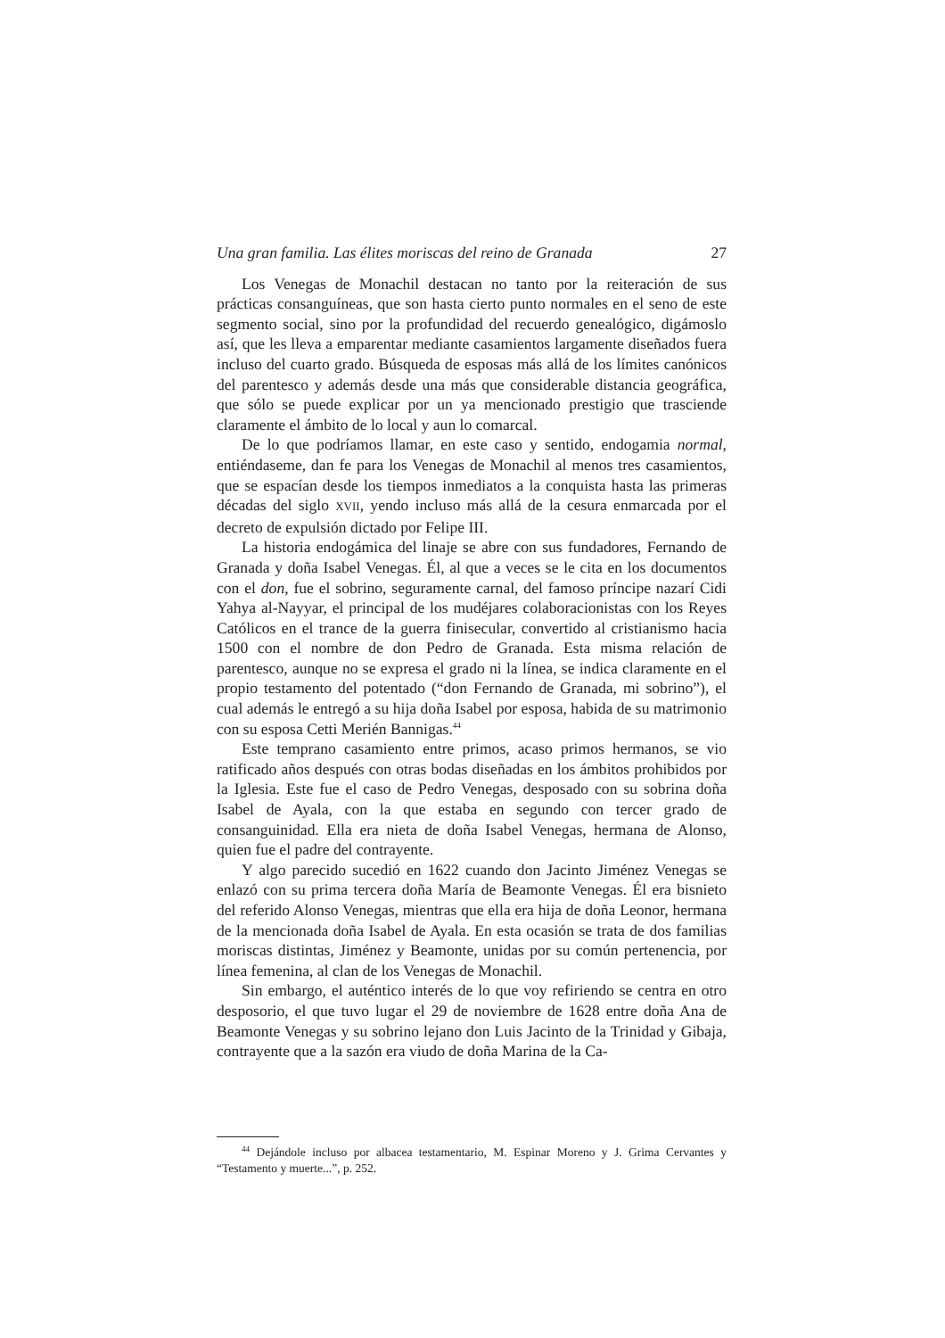Una gran familia. Las élites moriscas del reino de Granada 27
Los Venegas de Monachil destacan no tanto por la reiteración de sus prácticas consanguíneas, que son hasta cierto punto normales en el seno de este segmento social, sino por la profundidad del recuerdo genealógico, digámoslo así, que les lleva a emparentar mediante casamientos largamente diseñados fuera incluso del cuarto grado. Búsqueda de esposas más allá de los límites canónicos del parentesco y además desde una más que considerable distancia geográfica, que sólo se puede explicar por un ya mencionado prestigio que trasciende claramente el ámbito de lo local y aun lo comarcal.
De lo que podríamos llamar, en este caso y sentido, endogamia normal, entiéndaseme, dan fe para los Venegas de Monachil al menos tres casamientos, que se espacían desde los tiempos inmediatos a la conquista hasta las primeras décadas del siglo XVII, yendo incluso más allá de la cesura enmarcada por el decreto de expulsión dictado por Felipe III.
La historia endogámica del linaje se abre con sus fundadores, Fernando de Granada y doña Isabel Venegas. Él, al que a veces se le cita en los documentos con el don, fue el sobrino, seguramente carnal, del famoso príncipe nazarí Cidi Yahya al-Nayyar, el principal de los mudéjares colaboracionistas con los Reyes Católicos en el trance de la guerra finisecular, convertido al cristianismo hacia 1500 con el nombre de don Pedro de Granada. Esta misma relación de parentesco, aunque no se expresa el grado ni la línea, se indica claramente en el propio testamento del potentado (“don Fernando de Granada, mi sobrino”), el cual además le entregó a su hija doña Isabel por esposa, habida de su matrimonio con su esposa Cetti Merién Bannigas.<sup>44</sup>
Este temprano casamiento entre primos, acaso primos hermanos, se vio ratificado años después con otras bodas diseñadas en los ámbitos prohibidos por la Iglesia. Este fue el caso de Pedro Venegas, desposado con su sobrina doña Isabel de Ayala, con la que estaba en segundo con tercer grado de consanguinidad. Ella era nieta de doña Isabel Venegas, hermana de Alonso, quien fue el padre del contrayente.
Y algo parecido sucedió en 1622 cuando don Jacinto Jiménez Venegas se enlazó con su prima tercera doña María de Beamonte Venegas. Él era bisnieto del referido Alonso Venegas, mientras que ella era hija de doña Leonor, hermana de la mencionada doña Isabel de Ayala. En esta ocasión se trata de dos familias moriscas distintas, Jiménez y Beamonte, unidas por su común pertenencia, por línea femenina, al clan de los Venegas de Monachil.
Sin embargo, el auténtico interés de lo que voy refiriendo se centra en otro desposorio, el que tuvo lugar el 29 de noviembre de 1628 entre doña Ana de Beamonte Venegas y su sobrino lejano don Luis Jacinto de la Trinidad y Gibaja, contrayente que a la sazón era viudo de doña Marina de la Ca-
<sup>44</sup> Dejándole incluso por albacea testamentario, M. Espinar Moreno y J. Grima Cervantes y “Testamento y muerte...”, p. 252.